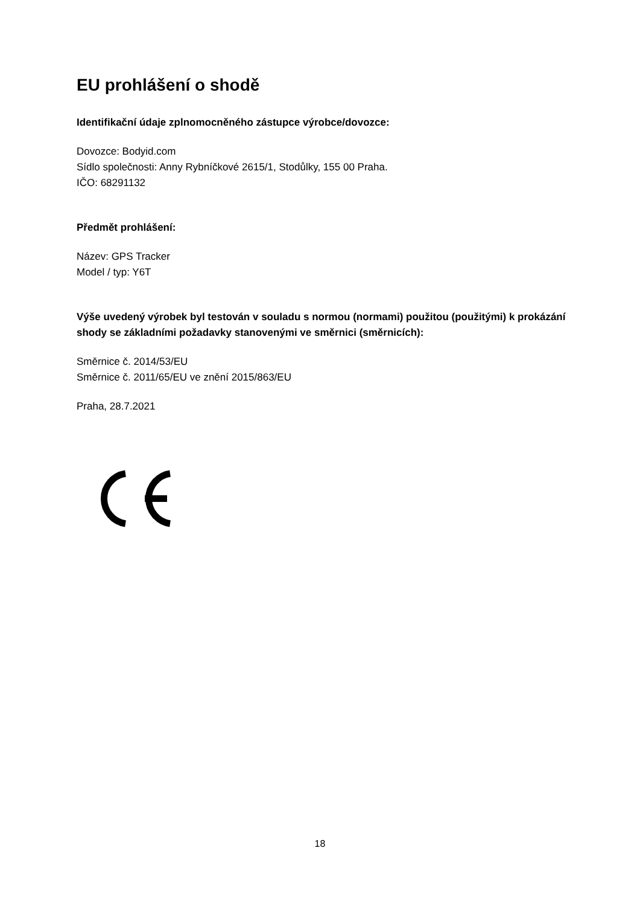EU prohlášení o shodě
Identifikační údaje zplnomocněného zástupce výrobce/dovozce:
Dovozce: Bodyid.com
Sídlo společnosti: Anny Rybníčkové 2615/1, Stodůlky, 155 00 Praha.
IČO: 68291132
Předmět prohlášení:
Název: GPS Tracker
Model / typ: Y6T
Výše uvedený výrobek byl testován v souladu s normou (normami) použitou (použitými) k prokázání shody se základními požadavky stanovenými ve směrnici (směrnicích):
Směrnice č. 2014/53/EU
Směrnice č. 2011/65/EU ve znění 2015/863/EU
Praha, 28.7.2021
18